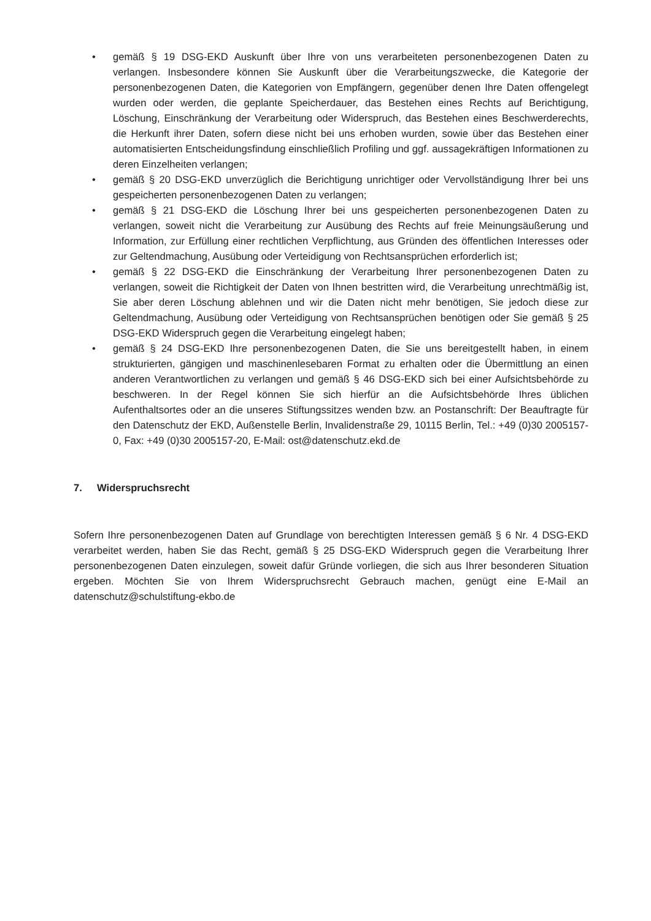• gemäß § 19 DSG-EKD Auskunft über Ihre von uns verarbeiteten personenbezogenen Daten zu verlangen. Insbesondere können Sie Auskunft über die Verarbeitungszwecke, die Kategorie der personenbezogenen Daten, die Kategorien von Empfängern, gegenüber denen Ihre Daten offengelegt wurden oder werden, die geplante Speicherdauer, das Bestehen eines Rechts auf Berichtigung, Löschung, Einschränkung der Verarbeitung oder Widerspruch, das Bestehen eines Beschwerderechts, die Herkunft ihrer Daten, sofern diese nicht bei uns erhoben wurden, sowie über das Bestehen einer automatisierten Entscheidungsfindung einschließlich Profiling und ggf. aussagekräftigen Informationen zu deren Einzelheiten verlangen;
• gemäß § 20 DSG-EKD unverzüglich die Berichtigung unrichtiger oder Vervollständigung Ihrer bei uns gespeicherten personenbezogenen Daten zu verlangen;
• gemäß § 21 DSG-EKD die Löschung Ihrer bei uns gespeicherten personenbezogenen Daten zu verlangen, soweit nicht die Verarbeitung zur Ausübung des Rechts auf freie Meinungsäußerung und Information, zur Erfüllung einer rechtlichen Verpflichtung, aus Gründen des öffentlichen Interesses oder zur Geltendmachung, Ausübung oder Verteidigung von Rechtsansprüchen erforderlich ist;
• gemäß § 22 DSG-EKD die Einschränkung der Verarbeitung Ihrer personenbezogenen Daten zu verlangen, soweit die Richtigkeit der Daten von Ihnen bestritten wird, die Verarbeitung unrechtmäßig ist, Sie aber deren Löschung ablehnen und wir die Daten nicht mehr benötigen, Sie jedoch diese zur Geltendmachung, Ausübung oder Verteidigung von Rechtsansprüchen benötigen oder Sie gemäß § 25 DSG-EKD Widerspruch gegen die Verarbeitung eingelegt haben;
• gemäß § 24 DSG-EKD Ihre personenbezogenen Daten, die Sie uns bereitgestellt haben, in einem strukturierten, gängigen und maschinenlesebaren Format zu erhalten oder die Übermittlung an einen anderen Verantwortlichen zu verlangen und gemäß § 46 DSG-EKD sich bei einer Aufsichtsbehörde zu beschweren. In der Regel können Sie sich hierfür an die Aufsichtsbehörde Ihres üblichen Aufenthaltsortes oder an die unseres Stiftungssitzes wenden bzw. an Postanschrift: Der Beauftragte für den Datenschutz der EKD, Außenstelle Berlin, Invalidenstraße 29, 10115 Berlin, Tel.: +49 (0)30 2005157-0, Fax: +49 (0)30 2005157-20, E-Mail: ost@datenschutz.ekd.de
7. Widerspruchsrecht
Sofern Ihre personenbezogenen Daten auf Grundlage von berechtigten Interessen gemäß § 6 Nr. 4 DSG-EKD verarbeitet werden, haben Sie das Recht, gemäß § 25 DSG-EKD Widerspruch gegen die Verarbeitung Ihrer personenbezogenen Daten einzulegen, soweit dafür Gründe vorliegen, die sich aus Ihrer besonderen Situation ergeben. Möchten Sie von Ihrem Widerspruchsrecht Gebrauch machen, genügt eine E-Mail an datenschutz@schulstiftung-ekbo.de